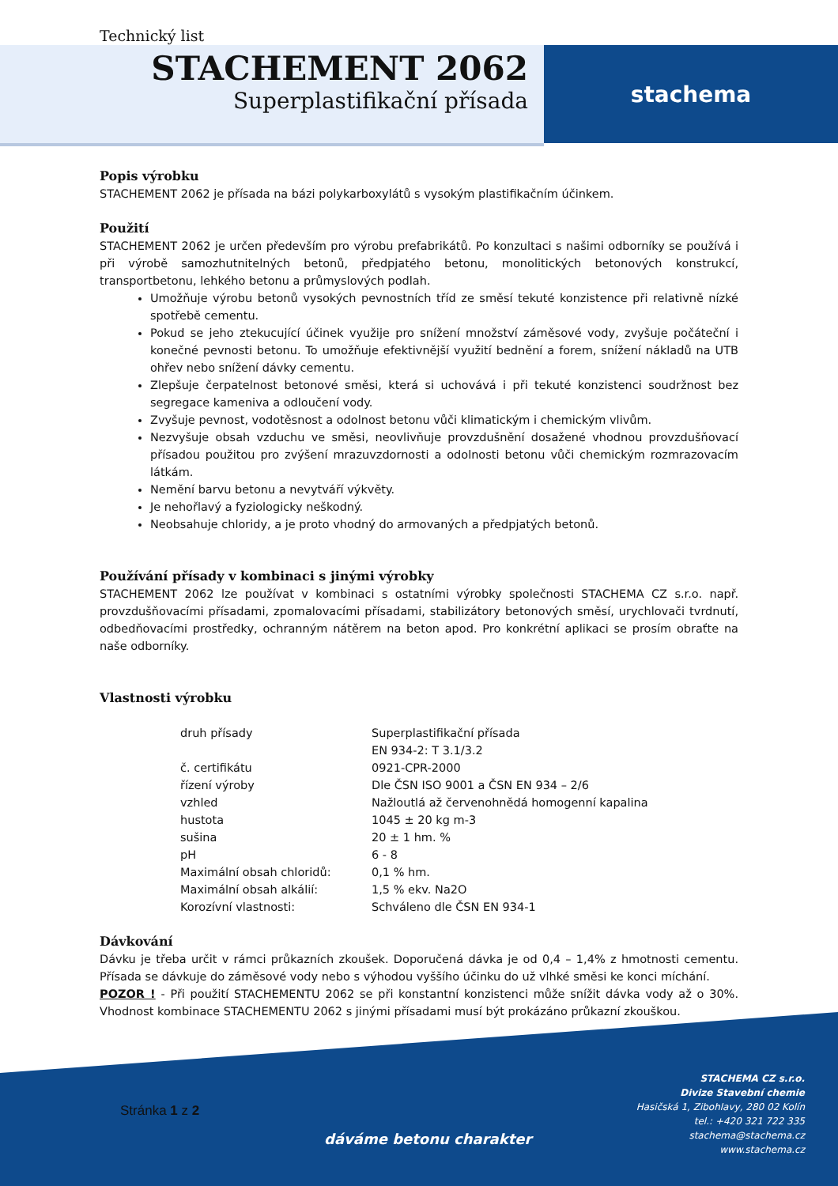stachema
Technický list
STACHEMENT 2062
Superplastifikační přísada
Popis výrobku
STACHEMENT 2062 je přísada na bázi polykarboxylátů s vysokým plastifikačním účinkem.
Použití
STACHEMENT 2062 je určen především pro výrobu prefabrikátů. Po konzultaci s našimi odborníky se používá i při výrobě samozhutnitelných betonů, předpjatého betonu, monolitických betonových konstrukcí, transportbetonu, lehkého betonu a průmyslových podlah.
Umožňuje výrobu betonů vysokých pevnostních tříd ze směsí tekuté konzistence při relativně nízké spotřebě cementu.
Pokud se jeho ztekucující účinek využije pro snížení množství záměsové vody, zvyšuje počáteční i konečné pevnosti betonu. To umožňuje efektivnější využití bednění a forem, snížení nákladů na UTB ohřev nebo snížení dávky cementu.
Zlepšuje čerpatelnost betonové směsi, která si uchovává i při tekuté konzistenci soudržnost bez segregace kameniva a odloučení vody.
Zvyšuje pevnost, vodotěsnost a odolnost betonu vůči klimatickým i chemickým vlivům.
Nezvyšuje obsah vzduchu ve směsi, neovlivňuje provzdušnění dosažené vhodnou provzdušňovací přísadou použitou pro zvýšení mrazuvzdornosti a odolnosti betonu vůči chemickým rozmrazovacím látkám.
Nemění barvu betonu a nevytváří výkvěty.
Je nehořlavý a fyziologicky neškodný.
Neobsahuje chloridy, a je proto vhodný do armovaných a předpjatých betonů.
Používání přísady v kombinaci s jinými výrobky
STACHEMENT 2062 lze používat v kombinaci s ostatními výrobky společnosti STACHEMA CZ s.r.o. např. provzdušňovacími přísadami, zpomalovacími přísadami, stabilizátory betonových směsí, urychlovači tvrdnutí, odbedňovacími prostředky, ochranným nátěrem na beton apod. Pro konkrétní aplikaci se prosím obraťte na naše odborníky.
Vlastnosti výrobku
| druh přísady | Superplastifikační přísada EN 934-2: T 3.1/3.2 |
| č. certifikátu | 0921-CPR-2000 |
| řízení výroby | Dle ČSN ISO 9001 a ČSN EN 934 – 2/6 |
| vzhled | Nažloutlá až červenohnědá homogenní kapalina |
| hustota | 1045 ± 20 kg m-3 |
| sušina | 20 ± 1 hm. % |
| pH | 6 - 8 |
| Maximální obsah chloridů: | 0,1 % hm. |
| Maximální obsah alkálií: | 1,5 % ekv. Na2O |
| Korozívní vlastnosti: | Schváleno dle ČSN EN 934-1 |
Dávkování
Dávku je třeba určit v rámci průkazních zkoušek. Doporučená dávka je od 0,4 – 1,4% z hmotnosti cementu. Přísada se dávkuje do záměsové vody nebo s výhodou vyššího účinku do už vlhké směsi ke konci míchání.
POZOR ! - Při použití STACHEMENTU 2062 se při konstantní konzistenci může snížit dávka vody až o 30%. Vhodnost kombinace STACHEMENTU 2062 s jinými přísadami musí být prokázáno průkazní zkouškou.
Stránka 1 z 2
dáváme betonu charakter
STACHEMA CZ s.r.o.
Divize Stavební chemie
Hasičská 1, Zibohlavy, 280 02 Kolín
tel.: +420 321 722 335
stachema@stachema.cz
www.stachema.cz